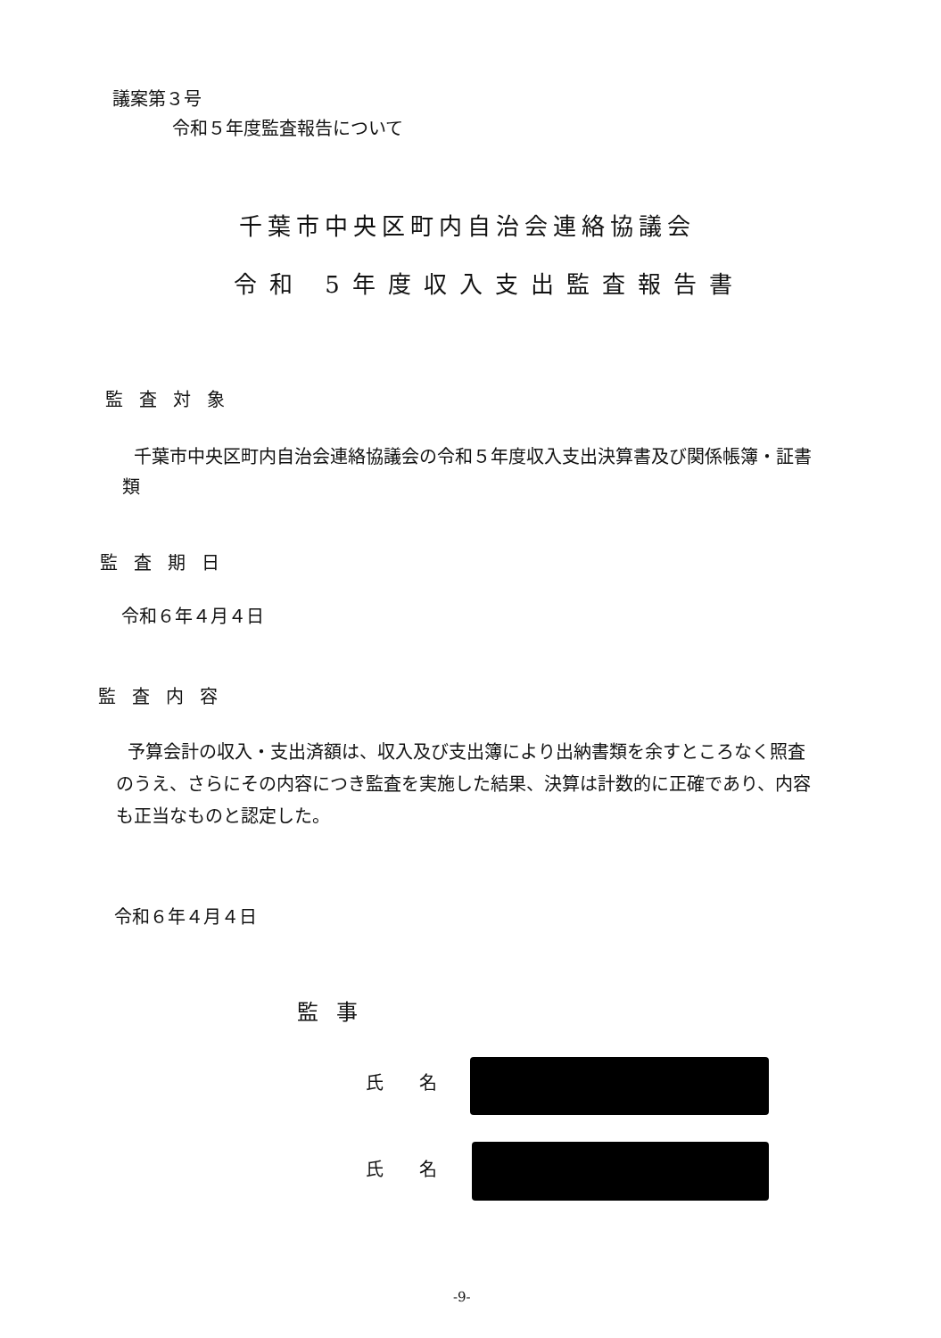議案第３号
令和５年度監査報告について
千葉市中央区町内自治会連絡協議会
令和 5年度収入支出監査報告書
監査対象
千葉市中央区町内自治会連絡協議会の令和５年度収入支出決算書及び関係帳簿・証書類
監査期日
令和６年４月４日
監査内容
予算会計の収入・支出済額は、収入及び支出簿により出納書類を余すところなく照査のうえ、さらにその内容につき監査を実施した結果、決算は計数的に正確であり、内容も正当なものと認定した。
令和６年４月４日
監事
氏名
氏名
-9-